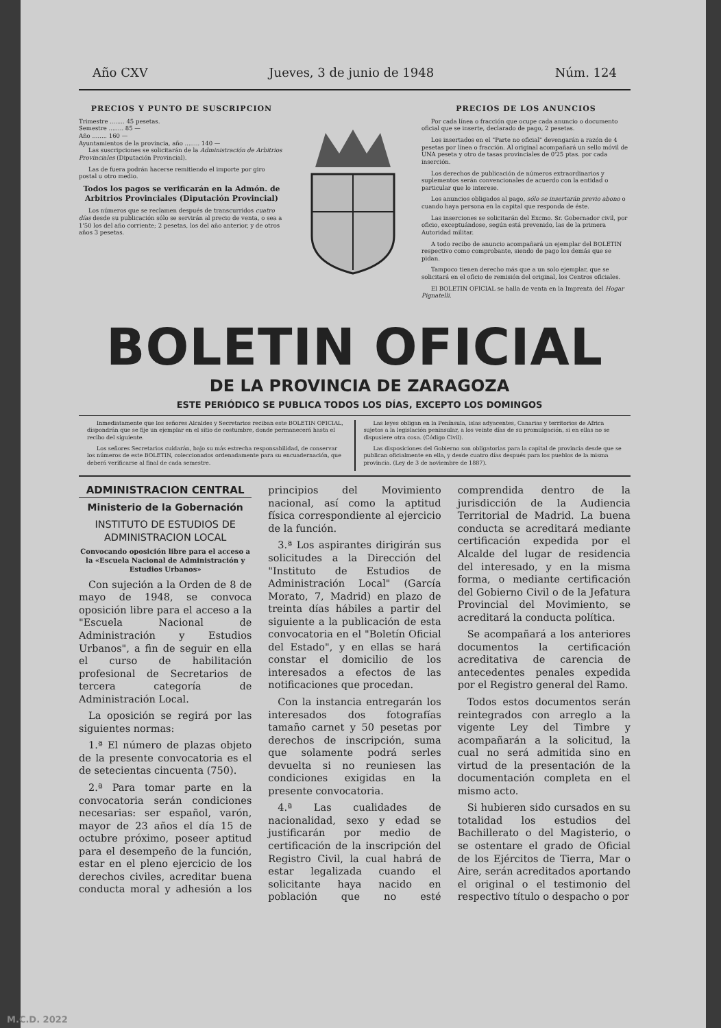Año CXV Jueves, 3 de junio de 1948 Núm. 124
PRECIOS Y PUNTO DE SUSCRIPCION
Trimestre ........ 45 pesetas.
Semestre ........ 85 —
Año ........ 160 —
Ayuntamientos de la provincia, año ........ 140 —
Las suscripciones se solicitarán de la Administración de Arbitrios Provinciales (Diputación Provincial).
Las de fuera podrán hacerse remitiendo el importe por giro postal u otro medio.
Todos los pagos se verificarán en la Admón. de Arbitrios Provinciales (Diputación Provincial)
Los números que se reclamen después de transcurridos cuatro días desde su publicación sólo se servirán al precio de venta, o sea a 1'50 los del año corriente; 2 pesetas, los del año anterior, y de otros años 3 pesetas.
PRECIOS DE LOS ANUNCIOS
Por cada línea o fracción que ocupe cada anuncio o documento oficial que se inserte, declarado de pago, 2 pesetas.
Los insertados en el "Parte no oficial" devengarán a razón de 4 pesetas por línea o fracción. Al original acompañará un sello móvil de UNA peseta y otro de tasas provinciales de 0'25 ptas. por cada inserción.
Los derechos de publicación de números extraordinarios y suplementos serán convencionales de acuerdo con la entidad o particular que lo interese.
Los anuncios obligados al pago, sólo se insertarán previo abono o cuando haya persona en la capital que responda de éste.
Las inserciones se solicitarán del Excmo. Sr. Gobernador civil, por oficio, exceptuándose, según está prevenido, las de la primera Autoridad militar.
A todo recibo de anuncio acompañará un ejemplar del BOLETIN respectivo como comprobante, siendo de pago los demás que se pidan.
Tampoco tienen derecho más que a un solo ejemplar, que se solicitará en el oficio de remisión del original, los Centros oficiales.
El BOLETIN OFICIAL se halla de venta en la Imprenta del Hogar Pignatelli.
BOLETIN OFICIAL
DE LA PROVINCIA DE ZARAGOZA
ESTE PERIÓDICO SE PUBLICA TODOS LOS DÍAS, EXCEPTO LOS DOMINGOS
Inmediatamente que los señores Alcaldes y Secretarios reciban este BOLETIN OFICIAL, dispondrán que se fije un ejemplar en el sitio de costumbre, donde permanecerá hasta el recibo del siguiente.
Los señores Secretarios cuidarán, bajo su más estrecha responsabilidad, de conservar los números de este BOLETIN, coleccionados ordenadamente para su encuadernación, que deberá verificarse al final de cada semestre.
Las leyes obligan en la Península, islas adyacentes, Canarias y territorios de Africa sujetos a la legislación peninsular, a los veinte días de su promulgación, si en ellas no se dispusiere otra cosa. (Código Civil).
Las disposiciones del Gobierno son obligatorias para la capital de provincia desde que se publican oficialmente en ella, y desde cuatro días después para los pueblos de la misma provincia. (Ley de 3 de noviembre de 1887).
ADMINISTRACION CENTRAL
Ministerio de la Gobernación
INSTITUTO DE ESTUDIOS DE ADMINISTRACION LOCAL
Convocando oposición libre para el acceso a la «Escuela Nacional de Administración y Estudios Urbanos»
Con sujeción a la Orden de 8 de mayo de 1948, se convoca oposición libre para el acceso a la "Escuela Nacional de Administración y Estudios Urbanos", a fin de seguir en ella el curso de habilitación profesional de Secretarios de tercera categoría de Administración Local.
La oposición se regirá por las siguientes normas:
1.ª El número de plazas objeto de la presente convocatoria es el de setecientas cincuenta (750).
2.ª Para tomar parte en la convocatoria serán condiciones necesarias: ser español, varón, mayor de 23 años el día 15 de octubre próximo, poseer aptitud para el desempeño de la función, estar en el pleno ejercicio de los derechos civiles, acreditar buena conducta moral y adhesión a los principios del Movimiento nacional, así como la aptitud física correspondiente al ejercicio de la función.
3.ª Los aspirantes dirigirán sus solicitudes a la Dirección del "Instituto de Estudios de Administración Local" (García Morato, 7, Madrid) en plazo de treinta días hábiles a partir del siguiente a la publicación de esta convocatoria en el "Boletín Oficial del Estado", y en ellas se hará constar el domicilio de los interesados a efectos de las notificaciones que procedan.
Con la instancia entregarán los interesados dos fotografías tamaño carnet y 50 pesetas por derechos de inscripción, suma que solamente podrá serles devuelta si no reuniesen las condiciones exigidas en la presente convocatoria.
4.ª Las cualidades de nacionalidad, sexo y edad se justificarán por medio de certificación de la inscripción del Registro Civil, la cual habrá de estar legalizada cuando el solicitante haya nacido en población que no esté comprendida dentro de la jurisdicción de la Audiencia Territorial de Madrid. La buena conducta se acreditará mediante certificación expedida por el Alcalde del lugar de residencia del interesado, y en la misma forma, o mediante certificación del Gobierno Civil o de la Jefatura Provincial del Movimiento, se acreditará la conducta política.
Se acompañará a los anteriores documentos la certificación acreditativa de carencia de antecedentes penales expedida por el Registro general del Ramo.
Todos estos documentos serán reintegrados con arreglo a la vigente Ley del Timbre y acompañarán a la solicitud, la cual no será admitida sino en virtud de la presentación de la documentación completa en el mismo acto.
Si hubieren sido cursados en su totalidad los estudios del Bachillerato o del Magisterio, o se ostentare el grado de Oficial de los Ejércitos de Tierra, Mar o Aire, serán acreditados aportando el original o el testimonio del respectivo título o despacho o por
M.C.D. 2022